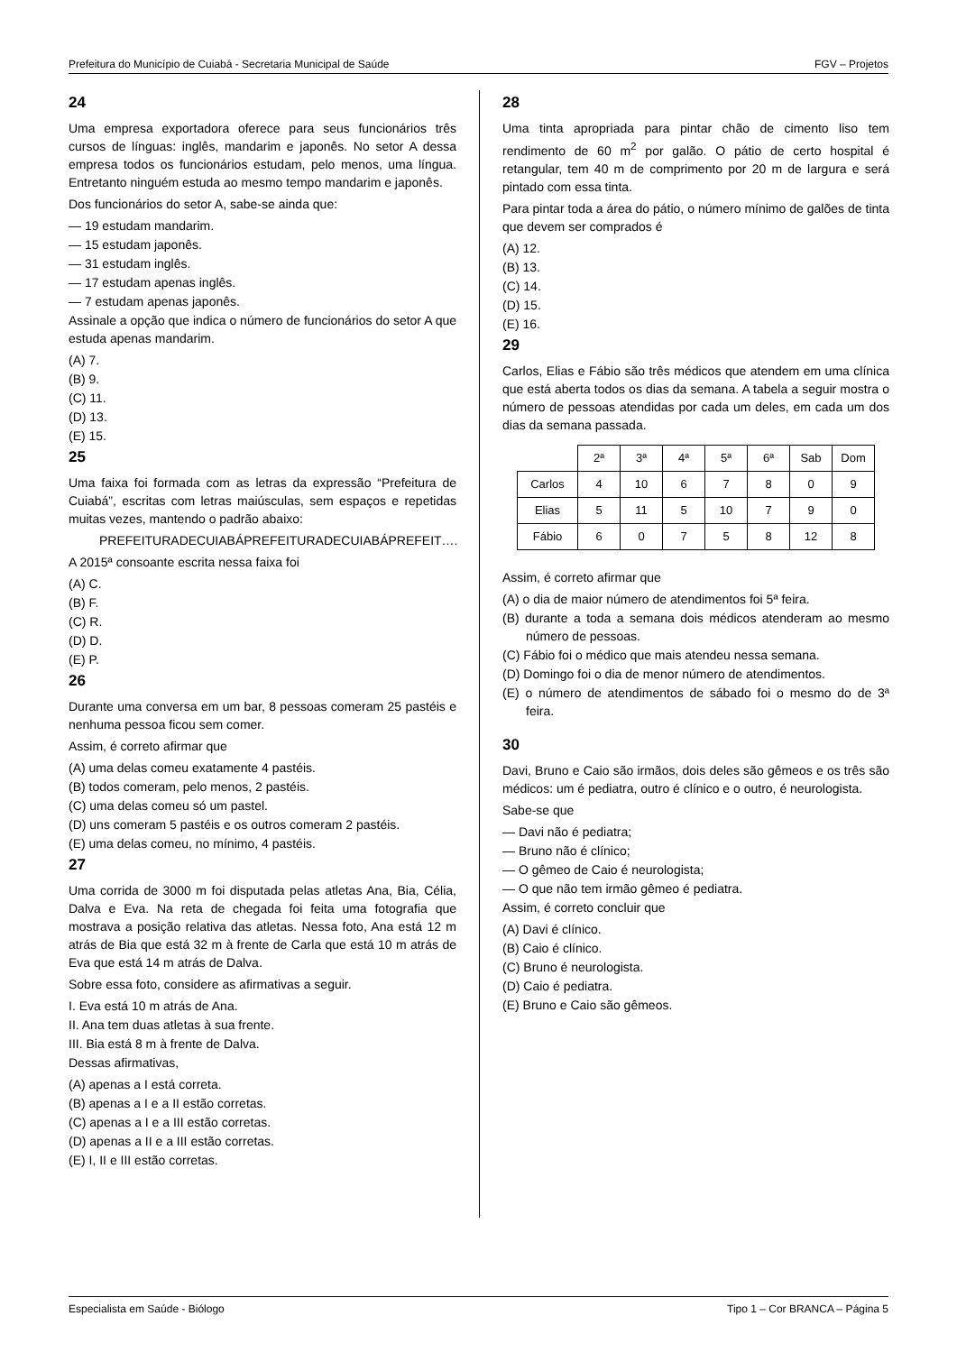Prefeitura do Município de Cuiabá - Secretaria Municipal de Saúde FGV – Projetos
24
Uma empresa exportadora oferece para seus funcionários três cursos de línguas: inglês, mandarim e japonês. No setor A dessa empresa todos os funcionários estudam, pelo menos, uma língua. Entretanto ninguém estuda ao mesmo tempo mandarim e japonês.
Dos funcionários do setor A, sabe-se ainda que:
— 19 estudam mandarim.
— 15 estudam japonês.
— 31 estudam inglês.
— 17 estudam apenas inglês.
— 7 estudam apenas japonês.
Assinale a opção que indica o número de funcionários do setor A que estuda apenas mandarim.
(A) 7.
(B) 9.
(C) 11.
(D) 13.
(E) 15.
25
Uma faixa foi formada com as letras da expressão “Prefeitura de Cuiabá”, escritas com letras maiúsculas, sem espaços e repetidas muitas vezes, mantendo o padrão abaixo:
PREFEITURADECUIABÁPREFEITURADECUIABÁPREFEIT….
A 2015ª consoante escrita nessa faixa foi
(A) C.
(B) F.
(C) R.
(D) D.
(E) P.
26
Durante uma conversa em um bar, 8 pessoas comeram 25 pastéis e nenhuma pessoa ficou sem comer.
Assim, é correto afirmar que
(A) uma delas comeu exatamente 4 pastéis.
(B) todos comeram, pelo menos, 2 pastéis.
(C) uma delas comeu só um pastel.
(D) uns comeram 5 pastéis e os outros comeram 2 pastéis.
(E) uma delas comeu, no mínimo, 4 pastéis.
27
Uma corrida de 3000 m foi disputada pelas atletas Ana, Bia, Célia, Dalva e Eva. Na reta de chegada foi feita uma fotografia que mostrava a posição relativa das atletas. Nessa foto, Ana está 12 m atrás de Bia que está 32 m à frente de Carla que está 10 m atrás de Eva que está 14 m atrás de Dalva.
Sobre essa foto, considere as afirmativas a seguir.
I. Eva está 10 m atrás de Ana.
II. Ana tem duas atletas à sua frente.
III. Bia está 8 m à frente de Dalva.
Dessas afirmativas,
(A) apenas a I está correta.
(B) apenas a I e a II estão corretas.
(C) apenas a I e a III estão corretas.
(D) apenas a II e a III estão corretas.
(E) I, II e III estão corretas.
28
Uma tinta apropriada para pintar chão de cimento liso tem rendimento de 60 m<sup>2</sup> por galão. O pátio de certo hospital é retangular, tem 40 m de comprimento por 20 m de largura e será pintado com essa tinta.
Para pintar toda a área do pátio, o número mínimo de galões de tinta que devem ser comprados é
(A) 12.
(B) 13.
(C) 14.
(D) 15.
(E) 16.
29
Carlos, Elias e Fábio são três médicos que atendem em uma clínica que está aberta todos os dias da semana. A tabela a seguir mostra o número de pessoas atendidas por cada um deles, em cada um dos dias da semana passada.
| | 2ª | 3ª | 4ª | 5ª | 6ª | Sab | Dom |
| --- | --- | --- | --- | --- | --- | --- | --- |
| Carlos | 4 | 10 | 6 | 7 | 8 | 0 | 9 |
| Elias | 5 | 11 | 5 | 10 | 7 | 9 | 0 |
| Fábio | 6 | 0 | 7 | 5 | 8 | 12 | 8 |
Assim, é correto afirmar que
(A) o dia de maior número de atendimentos foi 5ª feira.
(B) durante a toda a semana dois médicos atenderam ao mesmo número de pessoas.
(C) Fábio foi o médico que mais atendeu nessa semana.
(D) Domingo foi o dia de menor número de atendimentos.
(E) o número de atendimentos de sábado foi o mesmo do de 3ª feira.
30
Davi, Bruno e Caio são irmãos, dois deles são gêmeos e os três são médicos: um é pediatra, outro é clínico e o outro, é neurologista.
Sabe-se que
— Davi não é pediatra;
— Bruno não é clínico;
— O gêmeo de Caio é neurologista;
— O que não tem irmão gêmeo é pediatra.
Assim, é correto concluir que
(A) Davi é clínico.
(B) Caio é clínico.
(C) Bruno é neurologista.
(D) Caio é pediatra.
(E) Bruno e Caio são gêmeos.
Especialista em Saúde - Biólogo Tipo 1 – Cor BRANCA – Página 5